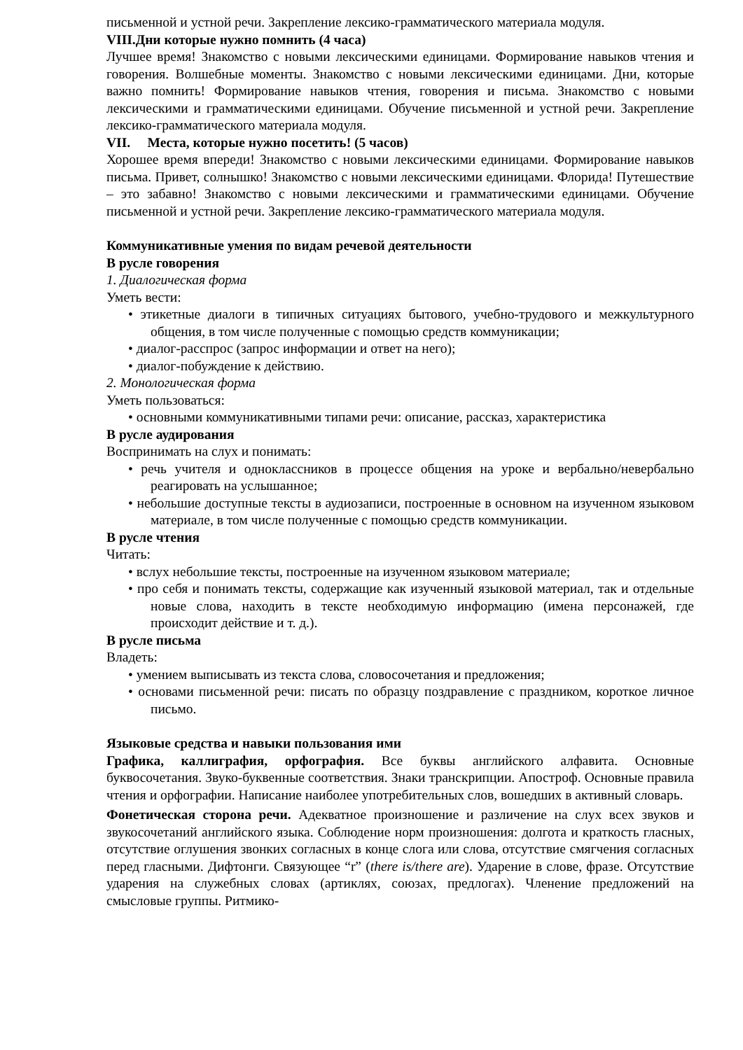письменной и устной речи. Закрепление лексико-грамматического материала модуля.
VIII.Дни которые нужно помнить (4 часа)
Лучшее время! Знакомство с новыми лексическими единицами. Формирование навыков чтения и говорения. Волшебные моменты. Знакомство с новыми лексическими единицами. Дни, которые важно помнить! Формирование навыков чтения, говорения и письма. Знакомство с новыми лексическими и грамматическими единицами. Обучение письменной и устной речи. Закрепление лексико-грамматического материала модуля.
VII. Места, которые нужно посетить! (5 часов)
Хорошее время впереди! Знакомство с новыми лексическими единицами. Формирование навыков письма. Привет, солнышко! Знакомство с новыми лексическими единицами. Флорида! Путешествие – это забавно! Знакомство с новыми лексическими и грамматическими единицами. Обучение письменной и устной речи. Закрепление лексико-грамматического материала модуля.
Коммуникативные умения по видам речевой деятельности
В русле говорения
1. Диалогическая форма
Уметь вести:
• этикетные диалоги в типичных ситуациях бытового, учебно-трудового и межкультурного общения, в том числе полученные с помощью средств коммуникации;
• диалог-расспрос (запрос информации и ответ на него);
• диалог-побуждение к действию.
2. Монологическая форма
Уметь пользоваться:
• основными коммуникативными типами речи: описание, рассказ, характеристика
В русле аудирования
Воспринимать на слух и понимать:
• речь учителя и одноклассников в процессе общения на уроке и вербально/невербально реагировать на услышанное;
• небольшие доступные тексты в аудиозаписи, построенные в основном на изученном языковом материале, в том числе полученные с помощью средств коммуникации.
В русле чтения
Читать:
• вслух небольшие тексты, построенные на изученном языковом материале;
• про себя и понимать тексты, содержащие как изученный языковой материал, так и отдельные новые слова, находить в тексте необходимую информацию (имена персонажей, где происходит действие и т. д.).
В русле письма
Владеть:
• умением выписывать из текста слова, словосочетания и предложения;
• основами письменной речи: писать по образцу поздравление с праздником, короткое личное письмо.
Языковые средства и навыки пользования ими
Графика, каллиграфия, орфография. Все буквы английского алфавита. Основные буквосочетания. Звуко-буквенные соответствия. Знаки транскрипции. Апостроф. Основные правила чтения и орфографии. Написание наиболее употребительных слов, вошедших в активный словарь.
Фонетическая сторона речи. Адекватное произношение и различение на слух всех звуков и звукосочетаний английского языка. Соблюдение норм произношения: долгота и краткость гласных, отсутствие оглушения звонких согласных в конце слога или слова, отсутствие смягчения согласных перед гласными. Дифтонги. Связующее “r” (there is/there are). Ударение в слове, фразе. Отсутствие ударения на служебных словах (артиклях, союзах, предлогах). Членение предложений на смысловые группы. Ритмико-